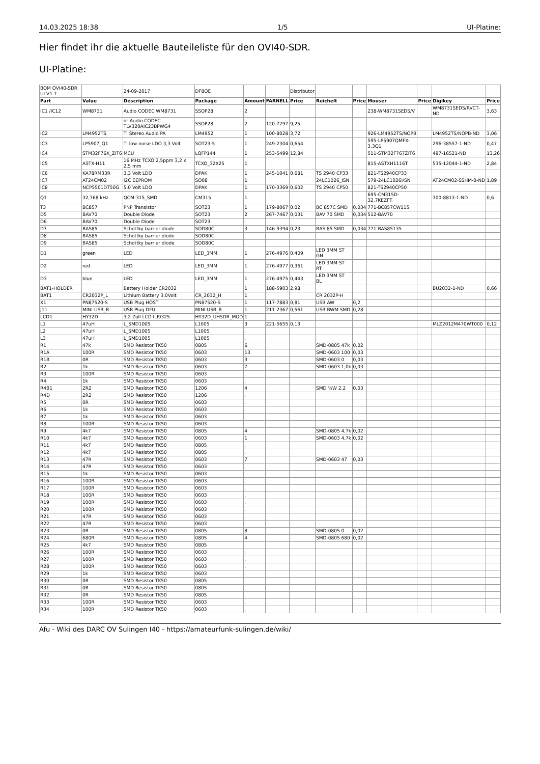14.03.2025 18:38 1/5 UI-Platine:
Hier findet ihr die aktuelle Bauteileliste für den OVI40-SDR.
UI-Platine:
| BOM OVI40-SDR UI V1.7 | | 24-09-2017 | DF8OE | | | Distributor | | | | | | |
| Part | Value | Description | Package | Amount | FARNELL | Price | Reichelt | Price | Mouser | Price | Digikey | Price |
| IC1 /IC12 | WM8731 | Audio CODEC WM8731 | SSOP28 | 2 | | | | | 238-WM8731SEDS/V | | WM8731SEDS/RVCT-ND | 3,63 |
| | | or Audio CODEC TLV320AIC23BPWG4 | SSOP28 | 2 | 120-7297 | 9,25 | | | | | | |
| IC2 | LM4952TS | TI Stereo Audio PA | LM4952 | 1 | 100-8028 | 3,72 | | | 926-LM4952TS/NOPB | | LM4952TS/NOPB-ND | 3,06 |
| IC3 | LP5907_Q1 | TI low noise LDO 3,3 Volt | SOT23-5 | 1 | 249-2304 | 0,654 | | | 595-LP5907QMFX-3.3Q1 | | 296-38557-1-ND | 0,47 |
| IC4 | STM32F76X_ZIT6 | MCU | LQFP144 | 1 | 253-5499 | 12,84 | | | 511-STM32F767ZIT6 | | 497-16521-ND | 13,26 |
| IC5 | ASTX-H11 | 16 MHz TCXO 2,5ppm 3,2 x 2,5 mm | TCXO_32X25 | 1 | | | | | 815-ASTXH1116T | | 535-12044-1-ND | 2,84 |
| IC6 | KA78RM33R | 3,3 Volt LDO | DPAK | 1 | 245-1041 | 0,681 | TS 2940 CP33 | | 821-TS2940CP33 | | | |
| IC7 | AT24CM02 | I2C EEPROM | SO08 | 1 | | | 24LC1026_ISN | | 579-24LC1026I/SN | | AT24CM02-SSHM-B-ND | 1,89 |
| IC8 | NCP5501DT50G | 5,0 Volt LDO | DPAK | 1 | 170-3369 | 0,602 | TS 2940 CP50 | | 821-TS2940CP50 | | | |
| Q1 | 32,768 kHz | QCM-315_SMD | CM315 | 1 | | | | | 695-CM315D-32.7KEZFT | | 300-8813-1-ND | 0,6 |
| T3 | BC857 | PNP Transistor | SOT23 | 1 | 179-8067 | 0,02 | BC 857C SMD | 0,034 | 771-BC857CW115 | | | |
| D5 | BAV70 | Double Diode | SOT23 | 2 | 267-7467 | 0,031 | BAV 70 SMD | 0,034 | 512-BAV70 | | | |
| D6 | BAV70 | Double Diode | SOT23 | . | | | | | | | | |
| D7 | BAS85 | Schottky barrier diode | SOD80C | 3 | 146-9394 | 0,23 | BAS 85 SMD | 0,034 | 771-BAS85135 | | | |
| D8 | BAS85 | Schottky barrier diode | SOD80C | . | | | | | | | | |
| D9 | BAS85 | Schottky barrier diode | SOD80C | . | | | | | | | | |
| D1 | green | LED | LED_3MM | 1 | 276-4976 | 0,409 | LED 3MM ST GN | | | | | |
| D2 | red | LED | LED_3MM | 1 | 276-4977 | 0,361 | LED 3MM ST RT | | | | | |
| D3 | blue | LED | LED_3MM | 1 | 276-4975 | 0,443 | LED 3MM ST BL | | | | | |
| BAT1-HOLDER | | Battery Holder CR2032 | | 1 | 188-5903 | 2,98 | | | | | BU2032-1-ND | 0,66 |
| BAT1 | CR2032P_L | Lithium Battery 3,0Volt | CR_2032_H | 1 | | | CR 2032P-H | | | | | |
| X1 | PN87520-S | USB Plug HOST | PN87520-S | 1 | 117-7883 | 0,81 | USB AW | 0,2 | | | | |
| J11 | MINI-USB_B | USB Plug DFU | MINI-USB_B | 1 | 211-2367 | 0,561 | USB BWM SMD | 0,28 | | | | |
| LCD1 | HY32D | 3,2 Zoll LCD ILI9325 | HY32D_UHSDR_MOD | 1 | | | | | | | | |
| L1 | 47uH | L_SMD1005 | L1005 | 3 | 221-5655 | 0,13 | | | | | MLZ2012M470WT000 | 0,12 |
| L2 | 47uH | L_SMD1005 | L1005 | . | | | | | | | | |
| L3 | 47uH | L_SMD1005 | L1005 | . | | | | | | | | |
| R1 | 47k | SMD Resistor TK50 | 0805 | 6 | | | SMD-0805 47k | 0,02 | | | | |
| R1A | 100R | SMD Resistor TK50 | 0603 | 13 | | | SMD-0603 100 | 0,03 | | | | |
| R1B | 0R | SMD Resistor TK50 | 0603 | 3 | | | SMD-0603 0 | 0,03 | | | | |
| R2 | 1k | SMD Resistor TK50 | 0603 | 7 | | | SMD-0603 1,0k | 0,03 | | | | |
| R3 | 100R | SMD Resistor TK50 | 0603 | . | | | | | | | | |
| R4 | 1k | SMD Resistor TK50 | 0603 | . | | | | | | | | |
| R4B1 | 2R2 | SMD Resistor TK50 | 1206 | 4 | | | SMD ¼W 2,2 | 0,03 | | | | |
| R4D | 2R2 | SMD Resistor TK50 | 1206 | . | | | | | | | | |
| R5 | 0R | SMD Resistor TK50 | 0603 | . | | | | | | | | |
| R6 | 1k | SMD Resistor TK50 | 0603 | . | | | | | | | | |
| R7 | 1k | SMD Resistor TK50 | 0603 | . | | | | | | | | |
| R8 | 100R | SMD Resistor TK50 | 0603 | . | | | | | | | | |
| R9 | 4k7 | SMD Resistor TK50 | 0805 | 4 | | | SMD-0805 4,7k | 0,02 | | | | |
| R10 | 4k7 | SMD Resistor TK50 | 0603 | 1 | | | SMD-0603 4,7k | 0,02 | | | | |
| R11 | 4k7 | SMD Resistor TK50 | 0805 | . | | | | | | | | |
| R12 | 4k7 | SMD Resistor TK50 | 0805 | . | | | | | | | | |
| R13 | 47R | SMD Resistor TK50 | 0603 | 7 | | | SMD-0603 47 | 0,03 | | | | |
| R14 | 47R | SMD Resistor TK50 | 0603 | . | | | | | | | | |
| R15 | 1k | SMD Resistor TK50 | 0603 | . | | | | | | | | |
| R16 | 100R | SMD Resistor TK50 | 0603 | . | | | | | | | | |
| R17 | 100R | SMD Resistor TK50 | 0603 | . | | | | | | | | |
| R18 | 100R | SMD Resistor TK50 | 0603 | . | | | | | | | | |
| R19 | 100R | SMD Resistor TK50 | 0603 | . | | | | | | | | |
| R20 | 100R | SMD Resistor TK50 | 0603 | . | | | | | | | | |
| R21 | 47R | SMD Resistor TK50 | 0603 | . | | | | | | | | |
| R22 | 47R | SMD Resistor TK50 | 0603 | . | | | | | | | | |
| R23 | 0R | SMD Resistor TK50 | 0805 | 8 | | | SMD-0805 0 | 0,02 | | | | |
| R24 | 680R | SMD Resistor TK50 | 0805 | 4 | | | SMD-0805 680 | 0,02 | | | | |
| R25 | 4k7 | SMD Resistor TK50 | 0805 | . | | | | | | | | |
| R26 | 100R | SMD Resistor TK50 | 0603 | . | | | | | | | | |
| R27 | 100R | SMD Resistor TK50 | 0603 | . | | | | | | | | |
| R28 | 100R | SMD Resistor TK50 | 0603 | . | | | | | | | | |
| R29 | 1k | SMD Resistor TK50 | 0603 | . | | | | | | | | |
| R30 | 0R | SMD Resistor TK50 | 0805 | . | | | | | | | | |
| R31 | 0R | SMD Resistor TK50 | 0805 | . | | | | | | | | |
| R32 | 0R | SMD Resistor TK50 | 0805 | . | | | | | | | | |
| R33 | 100R | SMD Resistor TK50 | 0603 | . | | | | | | | | |
| R34 | 100R | SMD Resistor TK50 | 0603 | . | | | | | | | | |
Afu - Wiki des DARC OV Sulingen I40 - https://amateurfunk-sulingen.de/wiki/